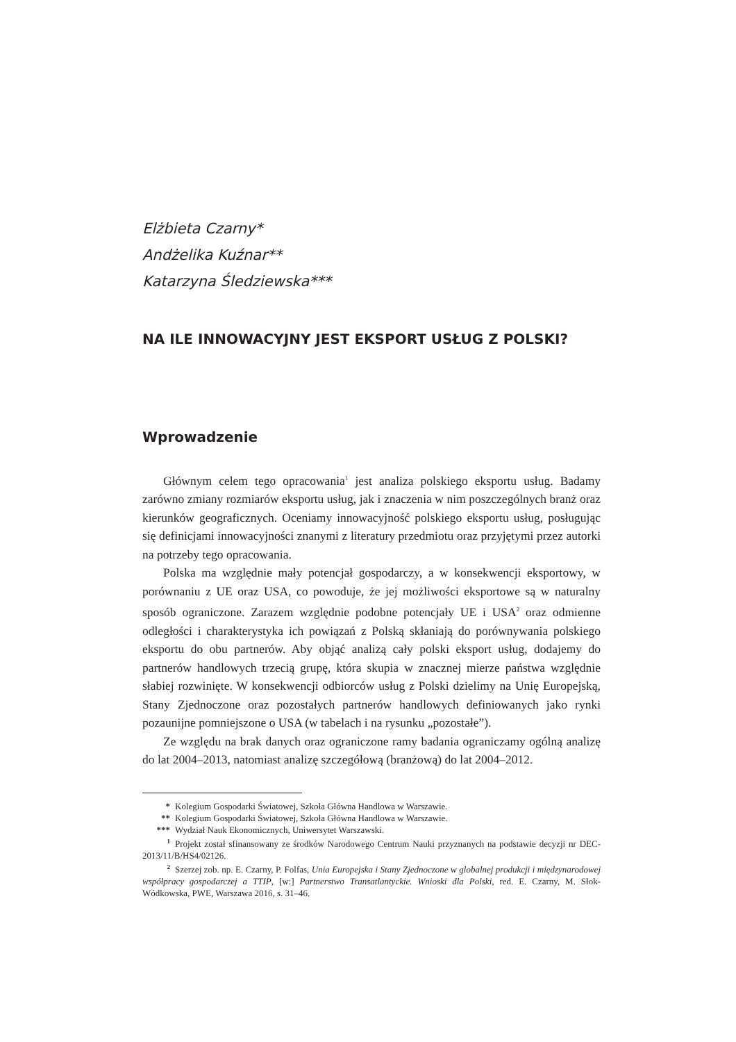Elżbieta Czarny*
Andżelika Kuźnar**
Katarzyna Śledziewska***
NA ILE INNOWACYJNY JEST EKSPORT USŁUG Z POLSKI?
Wprowadzenie
Głównym celem tego opracowania<sup>1</sup> jest analiza polskiego eksportu usług. Badamy zarówno zmiany rozmiarów eksportu usług, jak i znaczenia w nim poszczególnych branż oraz kierunków geograficznych. Oceniamy innowacyjność polskiego eksportu usług, posługując się definicjami innowacyjności znanymi z literatury przedmiotu oraz przyjętymi przez autorki na potrzeby tego opracowania.
Polska ma względnie mały potencjał gospodarczy, a w konsekwencji eksportowy, w porównaniu z UE oraz USA, co powoduje, że jej możliwości eksportowe są w naturalny sposób ograniczone. Zarazem względnie podobne potencjały UE i USA<sup>2</sup> oraz odmienne odległości i charakterystyka ich powiązań z Polską skłaniają do porównywania polskiego eksportu do obu partnerów. Aby objąć analizą cały polski eksport usług, dodajemy do partnerów handlowych trzecią grupę, która skupia w znacznej mierze państwa względnie słabiej rozwinięte. W konsekwencji odbiorców usług z Polski dzielimy na Unię Europejską, Stany Zjednoczone oraz pozostałych partnerów handlowych definiowanych jako rynki pozaunijne pomniejszone o USA (w tabelach i na rysunku „pozostałe”).
Ze względu na brak danych oraz ograniczone ramy badania ograniczamy ogólną analizę do lat 2004–2013, natomiast analizę szczegółową (branżową) do lat 2004–2012.
* Kolegium Gospodarki Światowej, Szkoła Główna Handlowa w Warszawie.
** Kolegium Gospodarki Światowej, Szkoła Główna Handlowa w Warszawie.
*** Wydział Nauk Ekonomicznych, Uniwersytet Warszawski.
<sup>1</sup> Projekt został sfinansowany ze środków Narodowego Centrum Nauki przyznanych na podstawie decyzji nr DEC-2013/11/B/HS4/02126.
<sup>2</sup> Szerzej zob. np. E. Czarny, P. Folfas, Unia Europejska i Stany Zjednoczone w globalnej produkcji i międzynarodowej współpracy gospodarczej a TTIP, [w:] Partnerstwo Transatlantyckie. Wnioski dla Polski, red. E. Czarny, M. Słok-Wódkowska, PWE, Warszawa 2016, s. 31–46.